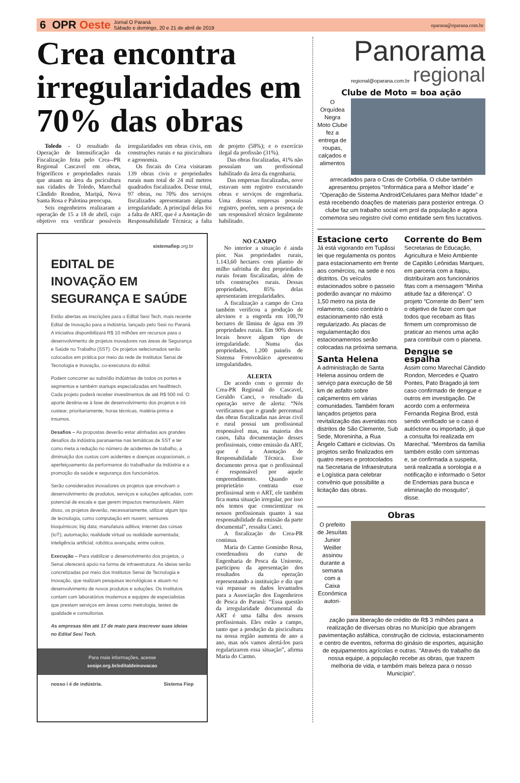6 OPR Oeste Jornal O Paraná
Sábado e domingo, 20 e 21 de abril de 2019 oparana@oparana.com.br
Crea encontra irregularidades em 70% das obras
Toledo - O resultado da Operação de Intensificação da Fiscalização feita pelo Crea--PR Regional Cascavel em obras, frigoríficos e propriedades rurais que atuam na área da pscicultura nas cidades de Toledo, Marechal Cândido Rondon, Maripá, Nova Santa Rosa e Palotina preocupa.
Seis engenheiros realizaram a operação de 15 a 18 de abril, cujo objetivo era verificar possíveis irregularidades em obras civis, em construções rurais e na piscicultura e agronomia.
Os fiscais do Crea visitaram 139 obras civis e propriedades rurais num total de 24 mil metros quadrados fiscalizados. Desse total, 97 obras, ou 70% dos serviços fiscalizados apresentaram alguma irregularidade. A principal delas foi a falta de ART, que é a Anotação de Responsabilidade Técnica; a falta de projeto (58%); e o exercício ilegal da profissão (31%).
Das obras fiscalizadas, 41% não possuíam um profissional habilitado da área da engenharia.
Das empresas fiscalizadas, nove estavam sem registro executando obras e serviços de engenharia. Uma dessas empresas possuía registro, porém, sem a presença de um responsável técnico legalmente habilitado.
sistemafiep.org.br
EDITAL DE
INOVAÇÃO EM
SEGURANÇA E SAÚDE
Estão abertas as inscrições para o Edital Sesi Tech, mais recente Edital de Inovação para a Indústria, lançado pelo Sesi no Paraná. A iniciativa disponibilizará R$ 10 milhões em recursos para o desenvolvimento de projetos inovadores nas áreas de Segurança e Saúde no Trabalho (SST). Os projetos selecionados serão colocados em prática por meio da rede de Institutos Senai de Tecnologia e Inovação, co-executora do edital.
Podem concorrer ao subsídio indústrias de todos os portes e segmentos e também startups especializadas em healthtech. Cada projeto poderá receber investimentos de até R$ 500 mil. O aporte destina-se à fase de desenvolvimento dos projetos e irá custear, prioritariamente, horas técnicas, matéria-prima e insumos.
Desafios – As propostas deverão estar alinhadas aos grandes desafios da indústria paranaense nas temáticas de SST e ter como meta a redução no número de acidentes de trabalho, a diminuição dos custos com acidentes e doenças ocupacionais, o aperfeiçoamento da performance do trabalhador da indústria e a promoção da saúde e segurança dos funcionários.
Serão considerados inovadores os projetos que envolvam o desenvolvimento de produtos, serviços e soluções aplicadas, com potencial de escala e que gerem impactos mensuráveis. Além disso, os projetos deverão, necessariamente, utilizar algum tipo de tecnologia, como computação em nuvem; sensores bioquímicos; big data; manufatura aditiva; internet das coisas (IoT); automação; realidade virtual ou realidade aumentada; inteligência artificial; robótica avançada; entre outros.
Execução – Para viabilizar o desenvolvimento dos projetos, o Senai oferecerá apoio na forma de infraestrutura. As ideias serão concretizadas por meio dos Institutos Senai de Tecnologia e Inovação, que realizam pesquisas tecnológicas e atuam no desenvolvimento de novos produtos e soluções. Os Institutos contam com laboratórios modernos e equipes de especialistas que prestam serviços em áreas como metrologia, testes de qualidade e consultorias.
As empresas têm até 17 de maio para inscrever suas ideias no Edital Sesi Tech.
Para mais informações, acesse
sesipr.org.br/editaldeinovacao
nosso i é de indústria. Sistema Fiep
NO CAMPO
No interior a situação é ainda pior. Nas propriedades rurais, 1.143,60 hectares com plantio de milho safrinha de dez propriedades rurais foram fiscalizadas, além de três construções rurais. Dessas propriedades, 85% delas apresentaram irregularidades.
A fiscalização a campo do Crea também verificou a produção de alevinos e a engorda em 100,79 hectares de lâmina de água em 39 propriedades rurais. Em 90% desses locais houve algum tipo de irregularidade. Numa das propriedades, 1.200 painéis de Sistema Fotovoltáico apresentou irregularidades.
ALERTA
De acordo com o gerente do Crea-PR Regional do Cascavel, Geraldo Canci, o resultado da operação serve de alerta: “Nós verificamos que o grande percentual das obras fiscalizadas nas áreas civil e rural possui um profissional responsável mas, na maioria dos casos, falta documentação desses profissionais, como emissão da ART, que é a Anotação de Responsabilidade Técnica. Esse documento prova que o profissional é responsável por aquele empreendimento. Quando o proprietário contrata esse profissional sem o ART, ele também fica numa situação irregular, por isso nós temos que conscientizar os nossos profissionais quanto à sua responsabilidade da emissão da parte documental”, ressalta Canci.
A fiscalização do Crea-PR continua.
Maria do Carmo Gominho Rosa, coordenadora do curso de Engenharia de Pesca da Unioeste, participou da apresentação dos resultados da operação representando a instituição e diz que vai repassar os dados levantados para a Associação dos Engenheiros de Pesca do Paraná: “Essa questão da irregularidade documental da ART é uma falha dos nossos profissionais. Eles estão a campo, tanto que a produção da piscicultura na nossa região aumenta de ano a ano, mas nós vamos alertá-los para regularizarem essa situação”, afirma Maria do Carmo.
Panorama
regional@oparana.com.br regional
Clube de Moto = boa ação
O Orquídea Negra Moto Clube fez a entrega de roupas, calçados e alimentos
arrecadados para o Cras de Corbélia. O clube também apresentou projetos “Informática para a Melhor Idade” e “Operação de Sistema Android/Celulares para Melhor Idade” e está recebendo doações de materiais para posterior entrega. O clube faz um trabalho social em prol da população e agora comemora seu registro civil como entidade sem fins lucrativos.
Estacione certo
Já está vigorando em Tupãssi lei que regulamenta os pontos para estacionamento em frente aos comércios, na sede e nos distritos. Os veículos estacionados sobre o passeio poderão avançar no máximo 1,50 metro na pista de rolamento, caso contrário o estacionamento não está regularizado. As placas de regulamentação dos estacionamentos serão colocadas na próxima semana.
Santa Helena
A administração de Santa Helena assinou ordem de serviço para execução de 58 km de asfalto sobre calçamentos em várias comunidades. Também foram lançados projetos para revitalização das avenidas nos distritos de São Clemente, Sub Sede, Moreninha, a Rua Ângelo Cattani e ciclovias. Os projetos serão finalizados em quatro meses e protocolados na Secretaria de Infraestrutura e Logística para celebrar convênio que possibilite a licitação das obras.
Corrente do Bem
Secretarias de Educação, Agricultura e Meio Ambiente de Capitão Leônidas Marques, em parceria com a Itaipu, distribuíram aos funcionários fitas com a mensagem “Minha atitude faz a diferença”. O projeto “Corrente do Bem” tem o objetivo de fazer com que todos que recebam as fitas firmem um compromisso de praticar ao menos uma ação para contribuir com o planeta.
Dengue se espalha
Assim como Marechal Cândido Rondon, Mercedes e Quatro Pontes, Pato Bragado já tem caso confirmado de dengue e outros em investigação. De acordo com a enfermeira Fernanda Regina Brod, está sendo verificado se o caso é autóctone ou importado, já que a consulta foi realizada em Marechal. “Membros da família também estão com sintomas e, se confirmada a suspeita, será realizada a sorologia e a notificação e informado o Setor de Endemias para busca e eliminação do mosquito”, disse.
Obras
O prefeito de Jesuítas Junior Weiller assinou durante a semana com a Caixa Econômica autori-
zação para liberação de crédito de R$ 3 milhões para a realização de diversas obras no Município que abrangem pavimentação asfáltica, construção de ciclovia, estacionamento e centro de eventos, reforma do ginásio de esportes, aquisição de equipamentos agrícolas e outras. “Através do trabalho da nossa equipe, a população recebe as obras, que trazem melhoria de vida, e também mais beleza para o nosso Município”.